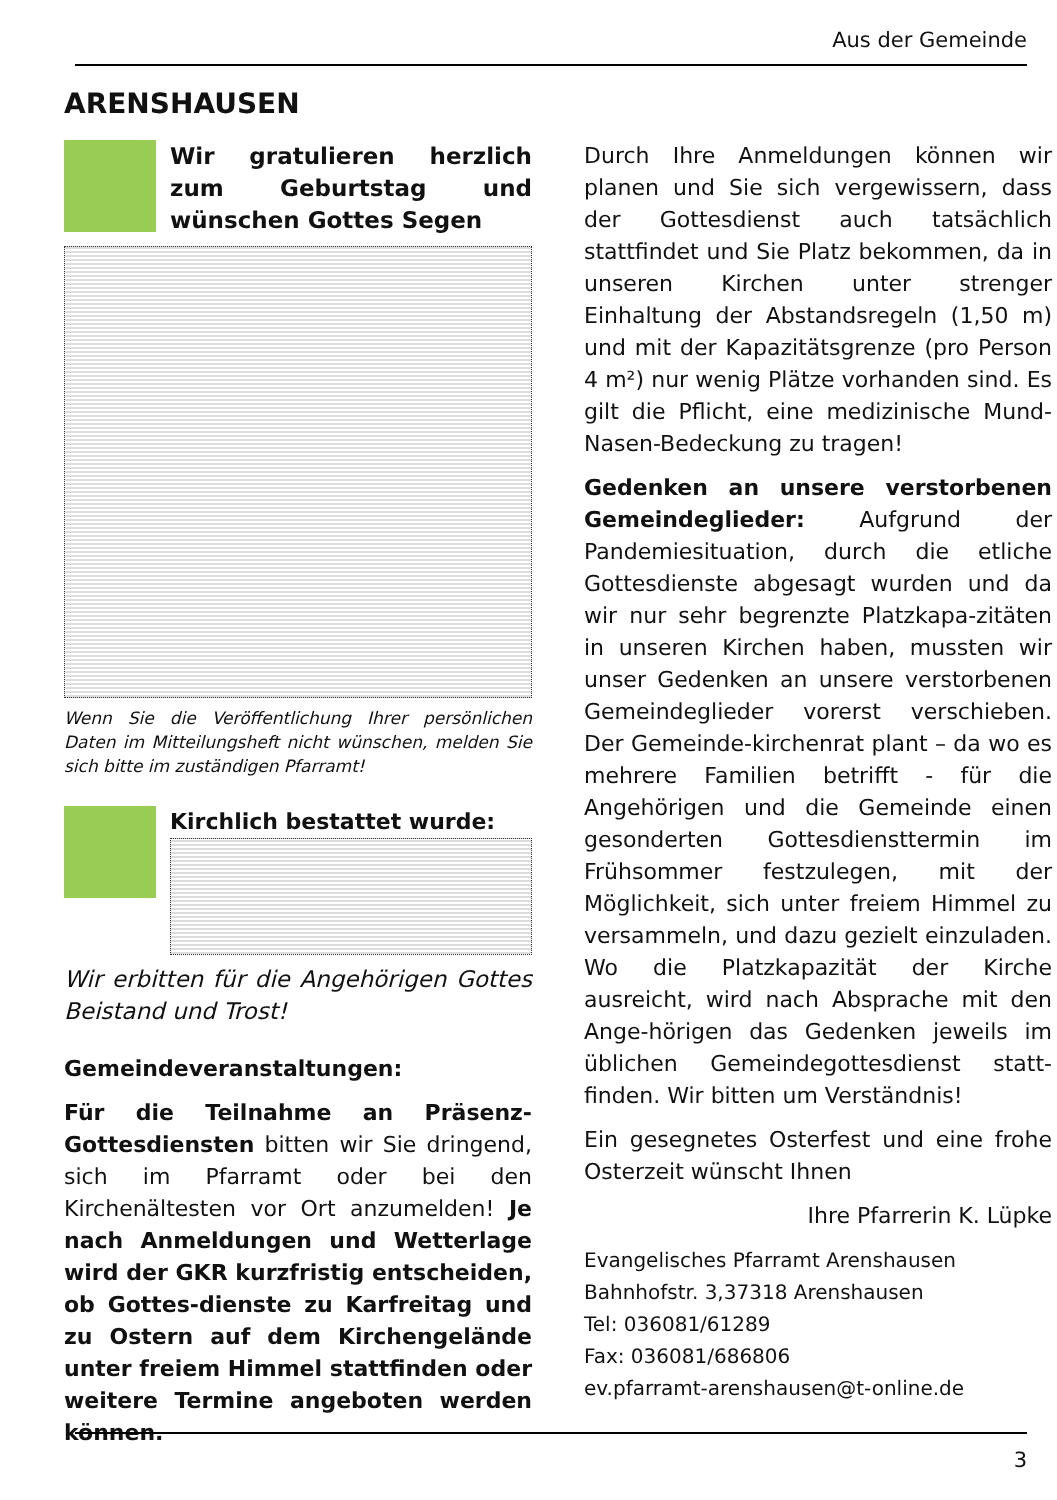Aus der Gemeinde
ARENSHAUSEN
Wir gratulieren herzlich zum Geburtstag und wünschen Gottes Segen
Wenn Sie die Veröffentlichung Ihrer persönlichen Daten im Mitteilungsheft nicht wünschen, melden Sie sich bitte im zuständigen Pfarramt!
Kirchlich bestattet wurde:
Wir erbitten für die Angehörigen Gottes Beistand und Trost!
Gemeindeveranstaltungen:
Für die Teilnahme an Präsenz-Gottesdiensten bitten wir Sie dringend, sich im Pfarramt oder bei den Kirchenältesten vor Ort anzumelden! Je nach Anmeldungen und Wetterlage wird der GKR kurzfristig entscheiden, ob Gottes-dienste zu Karfreitag und zu Ostern auf dem Kirchengelände unter freiem Himmel stattfinden oder weitere Termine angeboten werden können.
Durch Ihre Anmeldungen können wir planen und Sie sich vergewissern, dass der Gottesdienst auch tatsächlich stattfindet und Sie Platz bekommen, da in unseren Kirchen unter strenger Einhaltung der Abstandsregeln (1,50 m) und mit der Kapazitätsgrenze (pro Person 4 m²) nur wenig Plätze vorhanden sind. Es gilt die Pflicht, eine medizinische Mund-Nasen-Bedeckung zu tragen!
Gedenken an unsere verstorbenen Gemeindeglieder: Aufgrund der Pandemiesituation, durch die etliche Gottesdienste abgesagt wurden und da wir nur sehr begrenzte Platzkapa-zitäten in unseren Kirchen haben, mussten wir unser Gedenken an unsere verstorbenen Gemeindeglieder vorerst verschieben. Der Gemeinde-kirchenrat plant – da wo es mehrere Familien betrifft - für die Angehörigen und die Gemeinde einen gesonderten Gottesdiensttermin im Frühsommer festzulegen, mit der Möglichkeit, sich unter freiem Himmel zu versammeln, und dazu gezielt einzuladen. Wo die Platzkapazität der Kirche ausreicht, wird nach Absprache mit den Ange-hörigen das Gedenken jeweils im üblichen Gemeindegottesdienst statt-finden. Wir bitten um Verständnis!
Ein gesegnetes Osterfest und eine frohe Osterzeit wünscht Ihnen
Ihre Pfarrerin K. Lüpke
Evangelisches Pfarramt Arenshausen
Bahnhofstr. 3,37318 Arenshausen
Tel: 036081/61289
Fax: 036081/686806
ev.pfarramt-arenshausen@t-online.de
3